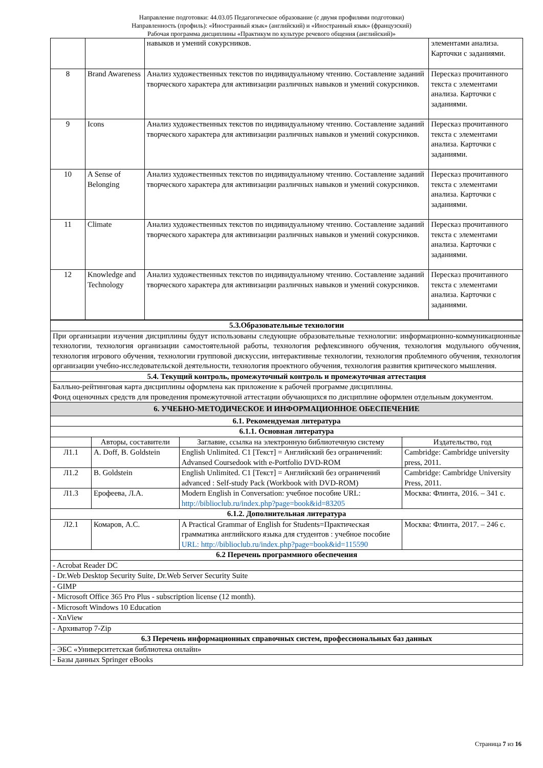Направление подготовки: 44.03.05 Педагогическое образование (с двумя профилями подготовки)
Направленность (профиль): «Иностранный язык» (английский) и «Иностранный язык» (французский)
Рабочая программа дисциплины «Практикум по культуре речевого общения (английский)»
| | | навыков и умений сокурсников. | элементами анализа. Карточки с заданиями. |
| 8 | Brand Awareness | Анализ художественных текстов по индивидуальному чтению. Составление заданий творческого характера для активизации различных навыков и умений сокурсников. | Пересказ прочитанного текста с элементами анализа. Карточки с заданиями. |
| 9 | Icons | Анализ художественных текстов по индивидуальному чтению. Составление заданий творческого характера для активизации различных навыков и умений сокурсников. | Пересказ прочитанного текста с элементами анализа. Карточки с заданиями. |
| 10 | A Sense of Belonging | Анализ художественных текстов по индивидуальному чтению. Составление заданий творческого характера для активизации различных навыков и умений сокурсников. | Пересказ прочитанного текста с элементами анализа. Карточки с заданиями. |
| 11 | Climate | Анализ художественных текстов по индивидуальному чтению. Составление заданий творческого характера для активизации различных навыков и умений сокурсников. | Пересказ прочитанного текста с элементами анализа. Карточки с заданиями. |
| 12 | Knowledge and Technology | Анализ художественных текстов по индивидуальному чтению. Составление заданий творческого характера для активизации различных навыков и умений сокурсников. | Пересказ прочитанного текста с элементами анализа. Карточки с заданиями. |
| 5.3.Образовательные технологии | | | |
| При организации изучения дисциплины будут использованы следующие образовательные технологии: информационно-коммуникационные технологии, технология организации самостоятельной работы, технология рефлексивного обучения, технология модульного обучения, технология игрового обучения, технологии групповой дискуссии, интерактивные технологии, технология проблемного обучения, технология организации учебно-исследовательской деятельности, технология проектного обучения, технология развития критического мышления. | | | |
| 5.4. Текущий контроль, промежуточный контроль и промежуточная аттестация | | | |
| Балльно-рейтинговая карта дисциплины оформлена как приложение к рабочей программе дисциплины. Фонд оценочных средств для проведения промежуточной аттестации обучающихся по дисциплине оформлен отдельным документом. | | | |
| 6. УЧЕБНО-МЕТОДИЧЕСКОЕ И ИНФОРМАЦИОННОЕ ОБЕСПЕЧЕНИЕ | | | |
| 6.1. Рекомендуемая литература | | | |
| 6.1.1. Основная литература | | | |
| | Авторы, составители | Заглавие, ссылка на электронную библиотечную систему | Издательство, год |
| Л1.1 | A. Doff, B. Goldstein | English Unlimited. C1 [Текст] = Английский без ограничений: Advansed Coursedook with e-Portfolio DVD-ROM | Cambridge: Cambridge university press, 2011. |
| Л1.2 | B. Goldstein | English Unlimited. C1 [Текст] = Английский без ограничений advanced : Self-study Pack (Workbook with DVD-ROM) | Cambridge: Cambridge University Press, 2011. |
| Л1.3 | Ерофеева, Л.А. | Modern English in Conversation: учебное пособие URL: http://biblioclub.ru/index.php?page=book&id=83205 | Москва: Флинта, 2016. – 341 с. |
| 6.1.2. Дополнительная литература | | | |
| Л2.1 | Комаров, А.С. | A Practical Grammar of English for Students=Практическая грамматика английского языка для студентов : учебное пособие URL: http://biblioclub.ru/index.php?page=book&id=115590 | Москва: Флинта, 2017. – 246 с. |
| 6.2 Перечень программного обеспечения | | | |
| - Acrobat Reader DC | | | |
| - Dr.Web Desktop Security Suite, Dr.Web Server Security Suite | | | |
| - GIMP | | | |
| - Microsoft Office 365 Pro Plus - subscription license (12 month). | | | |
| - Microsoft Windows 10 Education | | | |
| - XnView | | | |
| - Архиватор 7-Zip | | | |
| 6.3 Перечень информационных справочных систем, профессиональных баз данных | | | |
| - ЭБС «Университетская библиотека онлайн» | | | |
| - Базы данных Springer eBooks | | | |
Страница 7 из 16